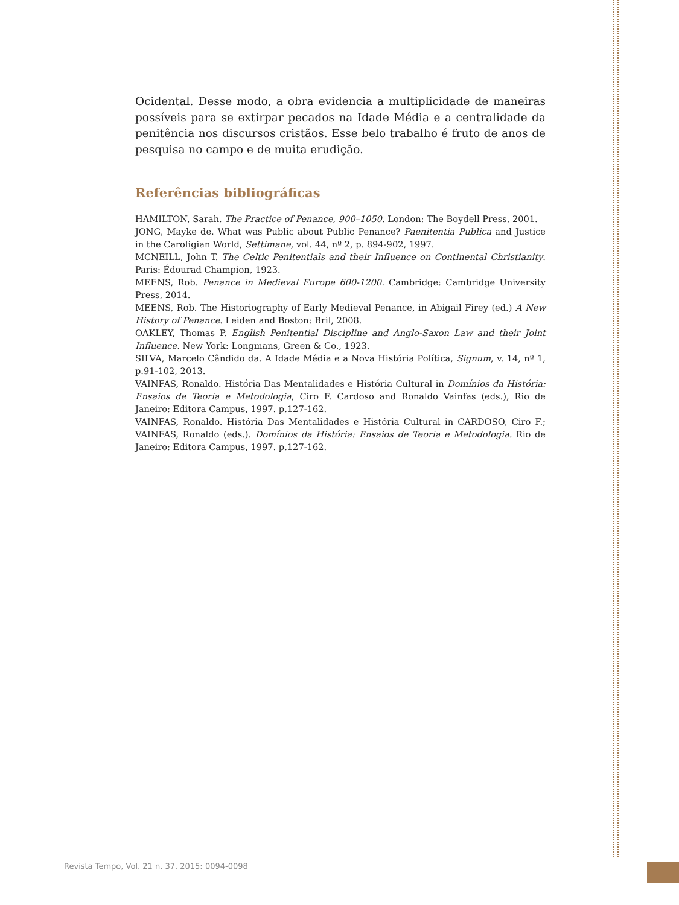Ocidental. Desse modo, a obra evidencia a multiplicidade de maneiras possíveis para se extirpar pecados na Idade Média e a centralidade da penitência nos discursos cristãos. Esse belo trabalho é fruto de anos de pesquisa no campo e de muita erudição.
Referências bibliográficas
HAMILTON, Sarah. The Practice of Penance, 900–1050. London: The Boydell Press, 2001.
JONG, Mayke de. What was Public about Public Penance? Paenitentia Publica and Justice in the Caroligian World, Settimane, vol. 44, nº 2, p. 894-902, 1997.
MCNEILL, John T. The Celtic Penitentials and their Influence on Continental Christianity. Paris: Édourad Champion, 1923.
MEENS, Rob. Penance in Medieval Europe 600-1200. Cambridge: Cambridge University Press, 2014.
MEENS, Rob. The Historiography of Early Medieval Penance, in Abigail Firey (ed.) A New History of Penance. Leiden and Boston: Bril, 2008.
OAKLEY, Thomas P. English Penitential Discipline and Anglo-Saxon Law and their Joint Influence. New York: Longmans, Green & Co., 1923.
SILVA, Marcelo Cândido da. A Idade Média e a Nova História Política, Signum, v. 14, nº 1, p.91-102, 2013.
VAINFAS, Ronaldo. História Das Mentalidades e História Cultural in Domínios da História: Ensaios de Teoria e Metodologia, Ciro F. Cardoso and Ronaldo Vainfas (eds.), Rio de Janeiro: Editora Campus, 1997. p.127-162.
VAINFAS, Ronaldo. História Das Mentalidades e História Cultural in CARDOSO, Ciro F.; VAINFAS, Ronaldo (eds.). Domínios da História: Ensaios de Teoria e Metodologia. Rio de Janeiro: Editora Campus, 1997. p.127-162.
Revista Tempo, Vol. 21 n. 37, 2015: 0094-0098